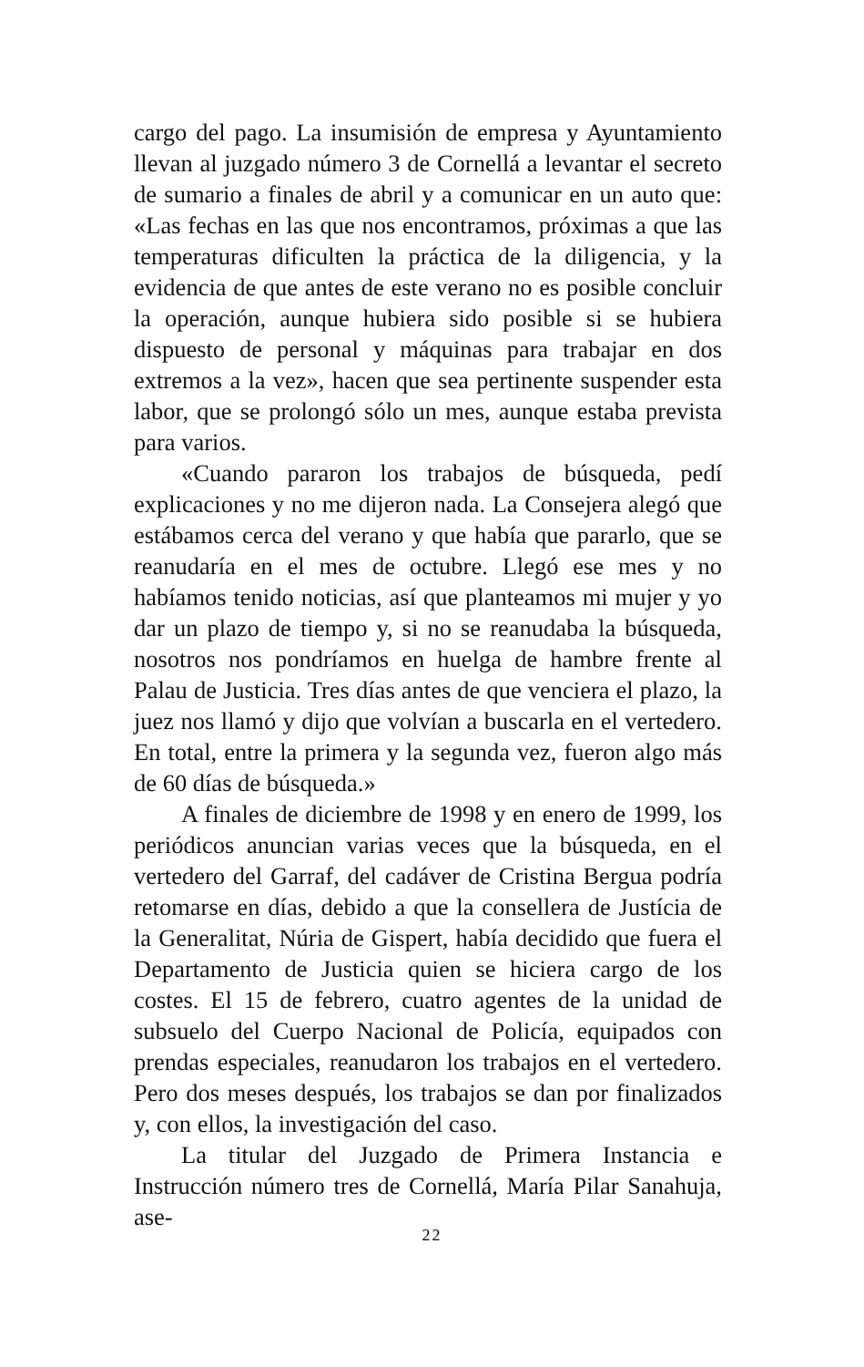cargo del pago. La insumisión de empresa y Ayuntamiento llevan al juzgado número 3 de Cornellá a levantar el secreto de sumario a finales de abril y a comunicar en un auto que: «Las fechas en las que nos encontramos, próximas a que las temperaturas dificulten la práctica de la diligencia, y la evidencia de que antes de este verano no es posible concluir la operación, aunque hubiera sido posible si se hubiera dispuesto de personal y máquinas para trabajar en dos extremos a la vez», hacen que sea pertinente suspender esta labor, que se prolongó sólo un mes, aunque estaba prevista para varios.
«Cuando pararon los trabajos de búsqueda, pedí explicaciones y no me dijeron nada. La Consejera alegó que estábamos cerca del verano y que había que pararlo, que se reanudaría en el mes de octubre. Llegó ese mes y no habíamos tenido noticias, así que planteamos mi mujer y yo dar un plazo de tiempo y, si no se reanudaba la búsqueda, nosotros nos pondríamos en huelga de hambre frente al Palau de Justicia. Tres días antes de que venciera el plazo, la juez nos llamó y dijo que volvían a buscarla en el vertedero. En total, entre la primera y la segunda vez, fueron algo más de 60 días de búsqueda.»
A finales de diciembre de 1998 y en enero de 1999, los periódicos anuncian varias veces que la búsqueda, en el vertedero del Garraf, del cadáver de Cristina Bergua podría retomarse en días, debido a que la consellera de Justícia de la Generalitat, Núria de Gispert, había decidido que fuera el Departamento de Justicia quien se hiciera cargo de los costes. El 15 de febrero, cuatro agentes de la unidad de subsuelo del Cuerpo Nacional de Policía, equipados con prendas especiales, reanudaron los trabajos en el vertedero. Pero dos meses después, los trabajos se dan por finalizados y, con ellos, la investigación del caso.
La titular del Juzgado de Primera Instancia e Instrucción número tres de Cornellá, María Pilar Sanahuja, ase-
22